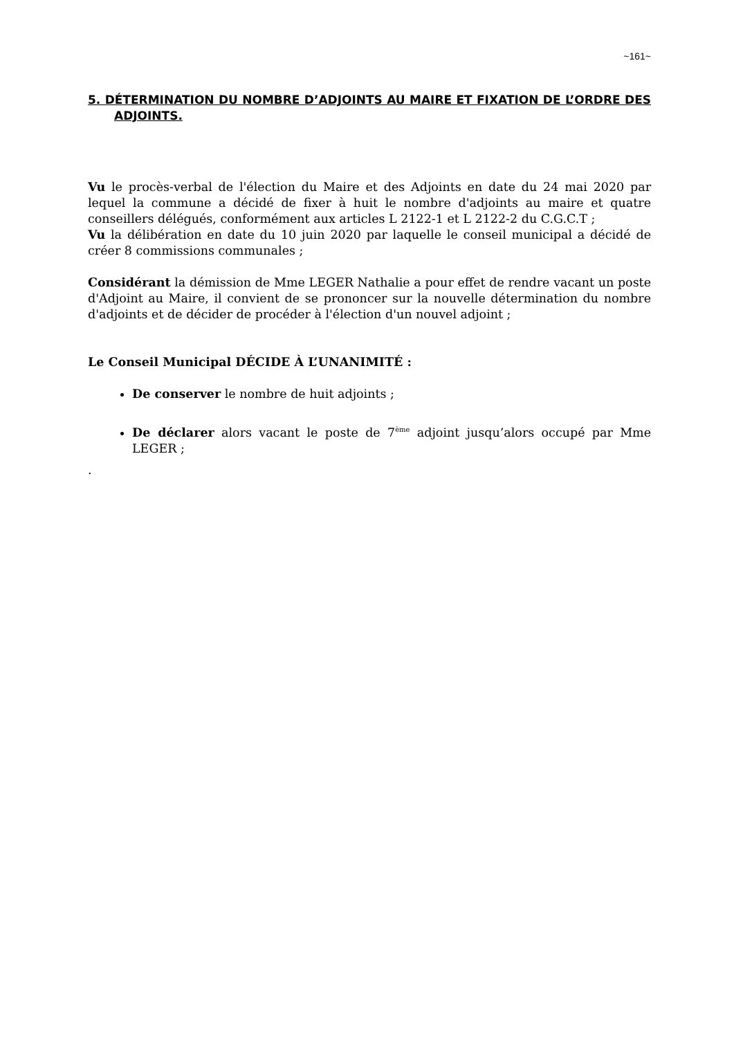~161~
5. DÉTERMINATION DU NOMBRE D’ADJOINTS AU MAIRE ET FIXATION DE L’ORDRE DES ADJOINTS.
Vu le procès-verbal de l'élection du Maire et des Adjoints en date du 24 mai 2020 par lequel la commune a décidé de fixer à huit le nombre d'adjoints au maire et quatre conseillers délégués, conformément aux articles L 2122-1 et L 2122-2 du C.G.C.T ;
Vu la délibération en date du 10 juin 2020 par laquelle le conseil municipal a décidé de créer 8 commissions communales ;
Considérant la démission de Mme LEGER Nathalie a pour effet de rendre vacant un poste d'Adjoint au Maire, il convient de se prononcer sur la nouvelle détermination du nombre d'adjoints et de décider de procéder à l'élection d'un nouvel adjoint ;
Le Conseil Municipal DÉCIDE À L’UNANIMITÉ :
De conserver le nombre de huit adjoints ;
De déclarer alors vacant le poste de 7<sup>ème</sup> adjoint jusqu’alors occupé par Mme LEGER ;
.